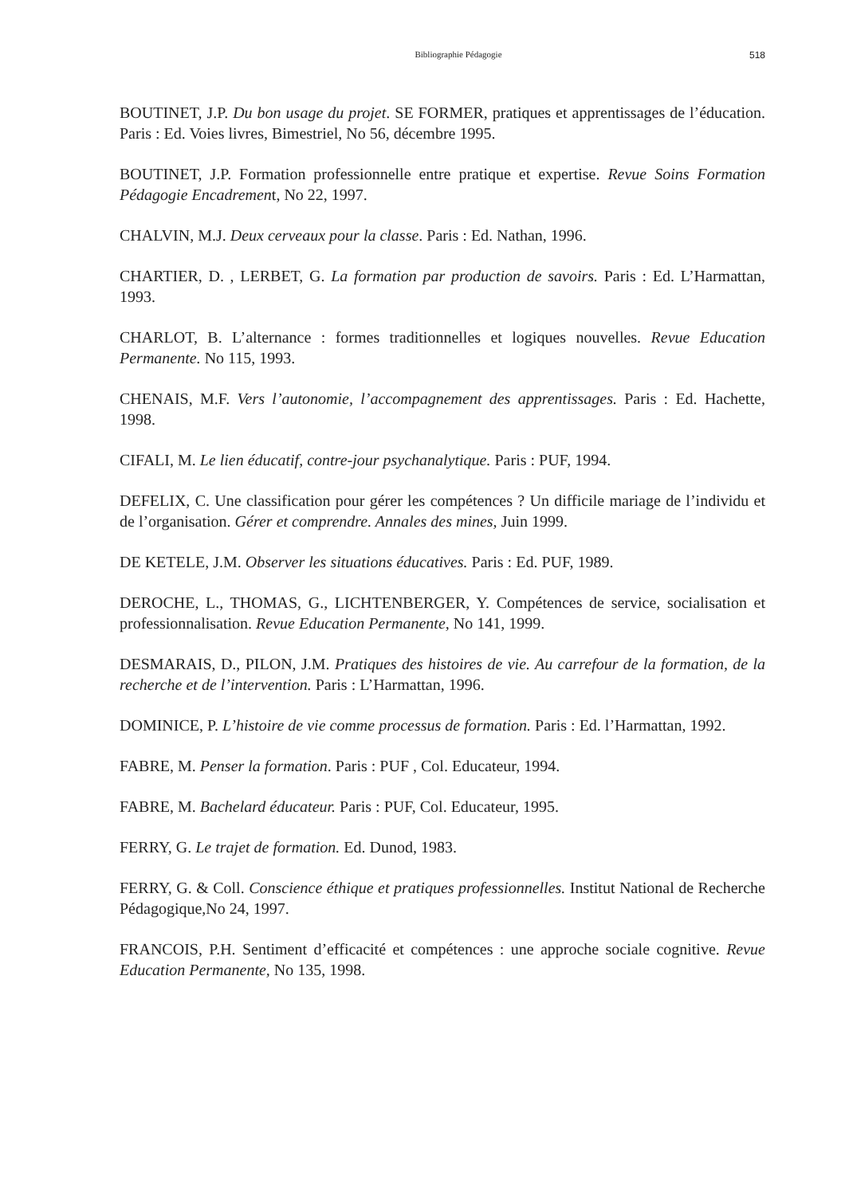Bibliographie Pédagogie 518
BOUTINET, J.P. Du bon usage du projet. SE FORMER, pratiques et apprentissages de l’éducation. Paris : Ed. Voies livres, Bimestriel, No 56, décembre 1995.
BOUTINET, J.P. Formation professionnelle entre pratique et expertise. Revue Soins Formation Pédagogie Encadrement, No 22, 1997.
CHALVIN, M.J. Deux cerveaux pour la classe. Paris : Ed. Nathan, 1996.
CHARTIER, D. , LERBET, G. La formation par production de savoirs. Paris : Ed. L’Harmattan, 1993.
CHARLOT, B. L’alternance : formes traditionnelles et logiques nouvelles. Revue Education Permanente. No 115, 1993.
CHENAIS, M.F. Vers l’autonomie, l’accompagnement des apprentissages. Paris : Ed. Hachette, 1998.
CIFALI, M. Le lien éducatif, contre-jour psychanalytique. Paris : PUF, 1994.
DEFELIX, C. Une classification pour gérer les compétences ? Un difficile mariage de l’individu et de l’organisation. Gérer et comprendre. Annales des mines, Juin 1999.
DE KETELE, J.M. Observer les situations éducatives. Paris : Ed. PUF, 1989.
DEROCHE, L., THOMAS, G., LICHTENBERGER, Y. Compétences de service, socialisation et professionnalisation. Revue Education Permanente, No 141, 1999.
DESMARAIS, D., PILON, J.M. Pratiques des histoires de vie. Au carrefour de la formation, de la recherche et de l’intervention. Paris : L’Harmattan, 1996.
DOMINICE, P. L’histoire de vie comme processus de formation. Paris : Ed. l’Harmattan, 1992.
FABRE, M. Penser la formation. Paris : PUF , Col. Educateur, 1994.
FABRE, M. Bachelard éducateur. Paris : PUF, Col. Educateur, 1995.
FERRY, G. Le trajet de formation. Ed. Dunod, 1983.
FERRY, G. & Coll. Conscience éthique et pratiques professionnelles. Institut National de Recherche Pédagogique,No 24, 1997.
FRANCOIS, P.H. Sentiment d’efficacité et compétences : une approche sociale cognitive. Revue Education Permanente, No 135, 1998.